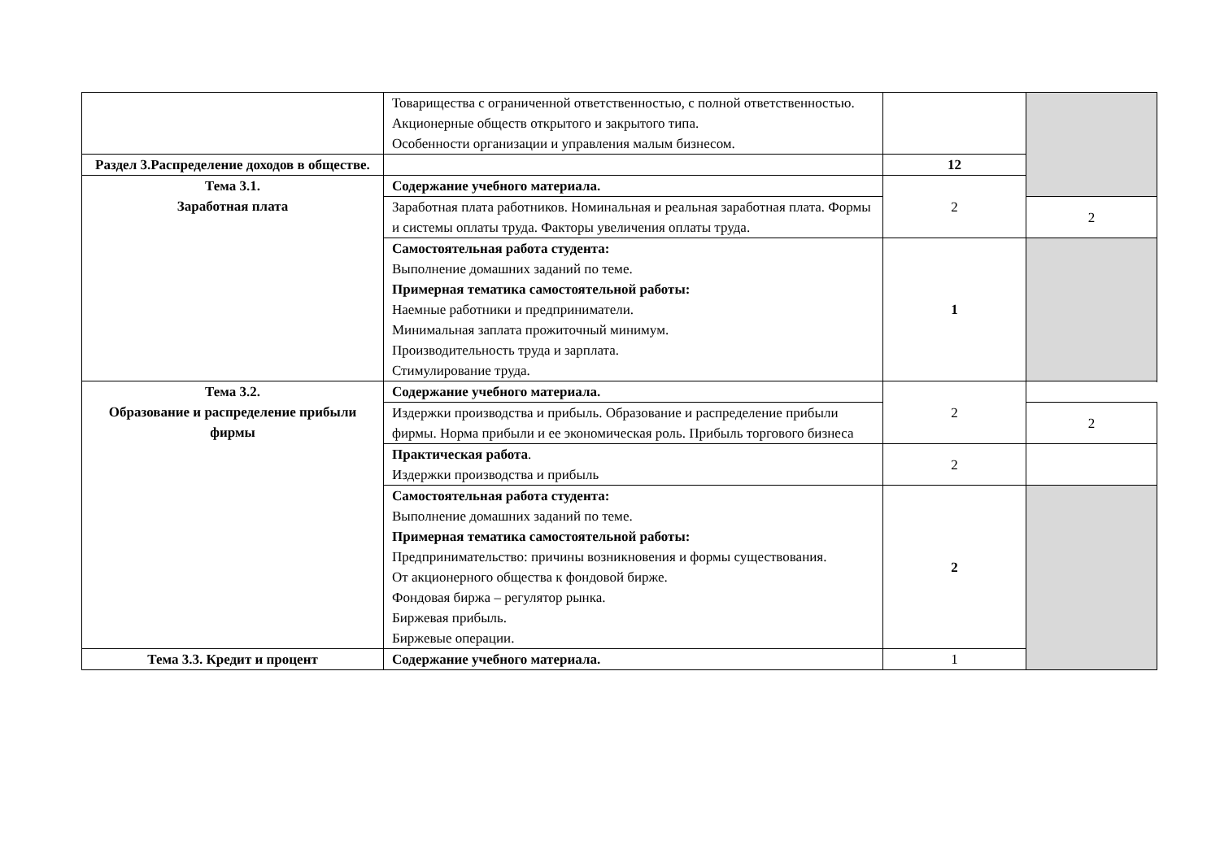| | Товарищества с ограниченной ответственностью, с полной ответственностью. Акционерные обществ открытого и закрытого типа. Особенности организации и управления малым бизнесом. | | |
| Раздел 3.Распределение доходов в обществе. | | 12 | |
| Тема 3.1. Заработная плата | Содержание учебного материала. | 2 | |
| | Заработная плата работников. Номинальная и реальная заработная плата. Формы и системы оплаты труда. Факторы увеличения оплаты труда. | | 2 |
| | Самостоятельная работа студента: Выполнение домашних заданий по теме. Примерная тематика самостоятельной работы: Наемные работники и предприниматели. Минимальная заплата прожиточный минимум. Производительность труда и зарплата. Стимулирование труда. | 1 | |
| Тема 3.2. Образование и распределение прибыли фирмы | Содержание учебного материала. | 2 | |
| | Издержки производства и прибыль. Образование и распределение прибыли фирмы. Норма прибыли и ее экономическая роль. Прибыль торгового бизнеса | | 2 |
| | Практическая работа . Издержки производства и прибыль | 2 | |
| | Самостоятельная работа студента: Выполнение домашних заданий по теме. Примерная тематика самостоятельной работы: Предпринимательство: причины возникновения и формы существования. От акционерного общества к фондовой бирже. Фондовая биржа – регулятор рынка. Биржевая прибыль. Биржевые операции. | 2 | |
| Тема 3.3. Кредит и процент | Содержание учебного материала. | 1 | |